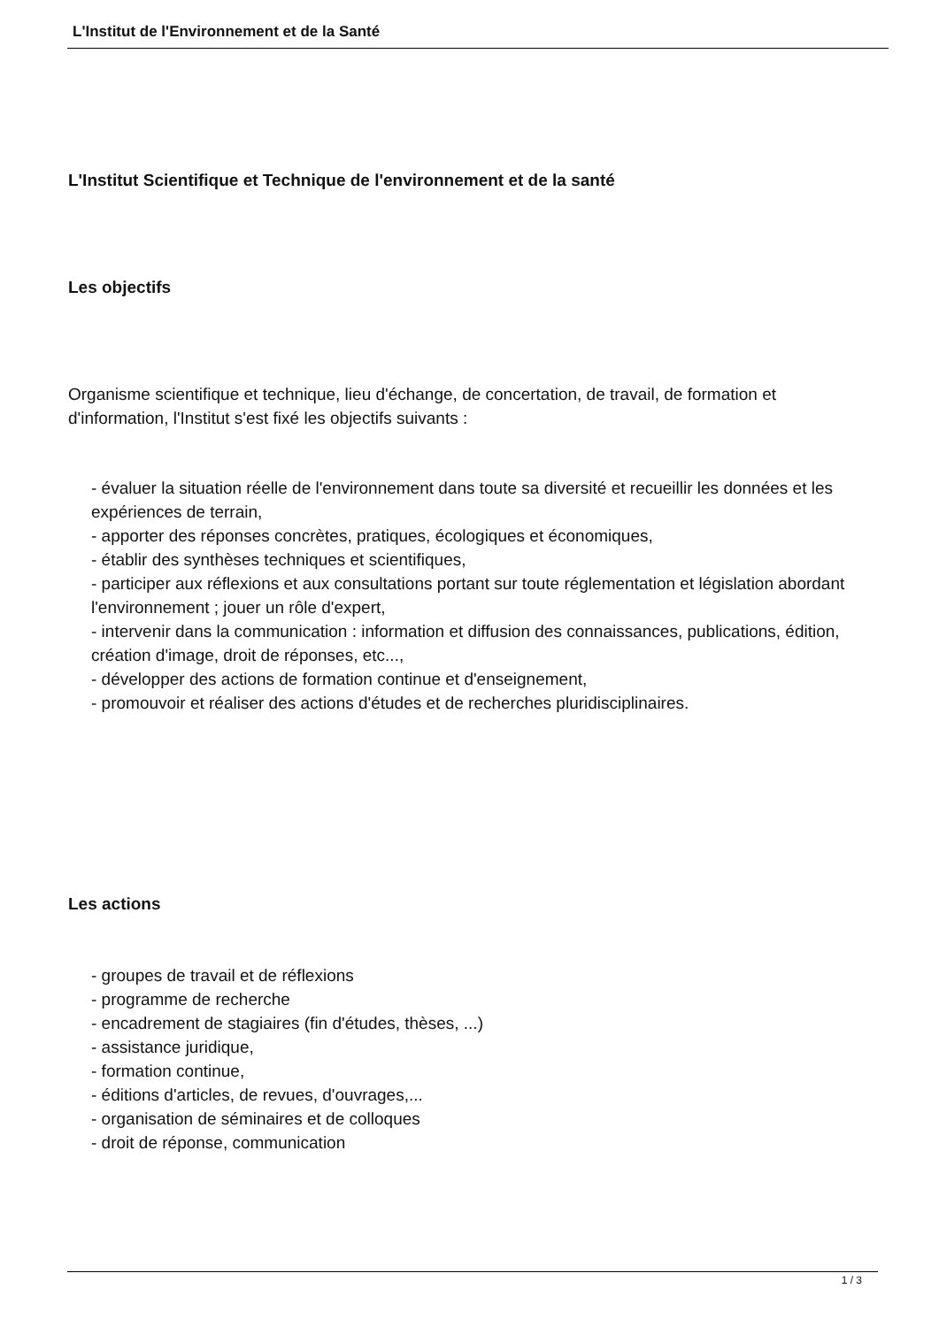L'Institut de l'Environnement et de la Santé
L'Institut Scientifique et Technique de l'environnement et de la santé
Les objectifs
Organisme scientifique et technique, lieu d'échange, de concertation, de travail, de formation et d'information, l'Institut s'est fixé les objectifs suivants :
- évaluer la situation réelle de l'environnement dans toute sa diversité et recueillir les données et les expériences de terrain,
- apporter des réponses concrètes, pratiques, écologiques et économiques,
- établir des synthèses techniques et scientifiques,
- participer aux réflexions et aux consultations portant sur toute réglementation et législation abordant l'environnement ; jouer un rôle d'expert,
- intervenir dans la communication : information et diffusion des connaissances, publications, édition, création d'image, droit de réponses, etc...,
- développer des actions de formation continue et d'enseignement,
- promouvoir et réaliser des actions d'études et de recherches pluridisciplinaires.
Les actions
- groupes de travail et de réflexions
- programme de recherche
- encadrement de stagiaires (fin d'études, thèses, ...)
- assistance juridique,
- formation continue,
- éditions d'articles, de revues, d'ouvrages,...
- organisation de séminaires et de colloques
- droit de réponse, communication
1 / 3